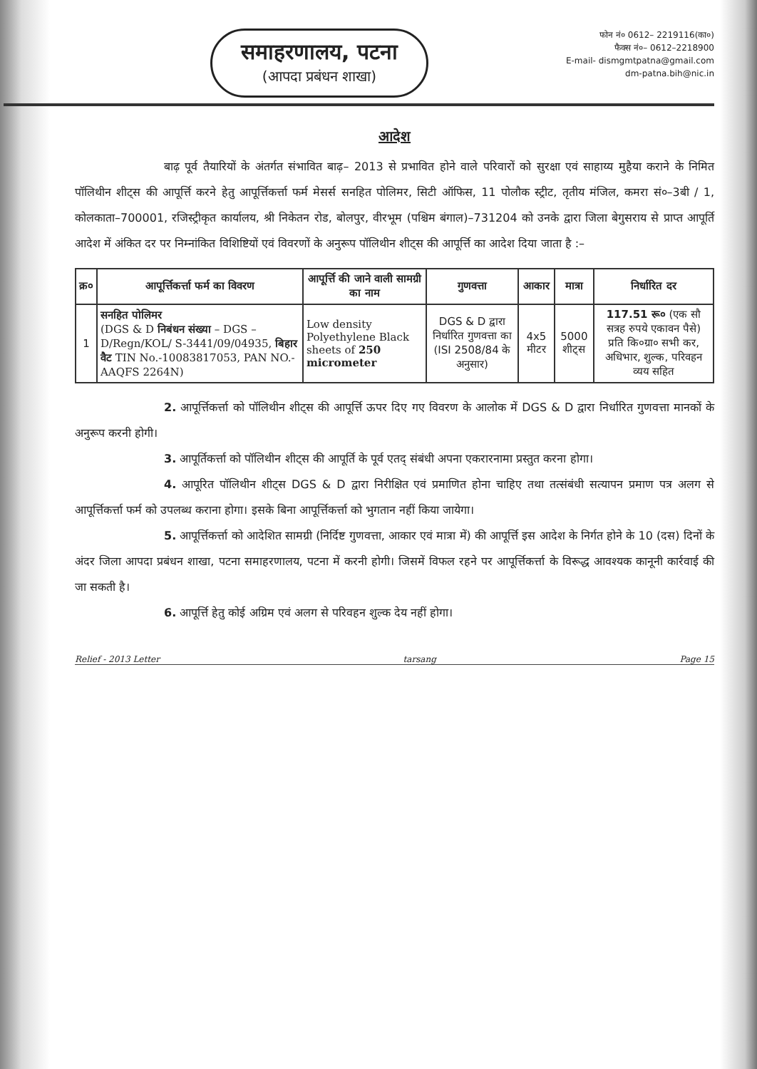समाहरणालय, पटना
(आपदा प्रबंधन शाखा)
फोन नं० 0612– 2219116(का०)
फैक्स नं०– 0612–2218900
E-mail- dismgmtpatna@gmail.com
dm-patna.bih@nic.in
आदेश
बाढ़ पूर्व तैयारियों के अंतर्गत संभावित बाढ़– 2013 से प्रभावित होने वाले परिवारों को सुरक्षा एवं साहाय्य मुहैया कराने के निमित पॉलिथीन शीट्स की आपूर्त्ति करने हेतु आपूर्त्तिकर्त्ता फर्म मेसर्स सनहित पोलिमर, सिटी ऑफिस, 11 पोलौक स्ट्रीट, तृतीय मंजिल, कमरा सं०–3बी / 1, कोलकाता–700001, रजिस्ट्रीकृत कार्यालय, श्री निकेतन रोड, बोलपुर, वीरभूम (पश्चिम बंगाल)–731204 को उनके द्वारा जिला बेगुसराय से प्राप्त आपूर्ति आदेश में अंकित दर पर निम्नांकित विशिष्टियों एवं विवरणों के अनुरूप पॉलिथीन शीट्स की आपूर्त्ति का आदेश दिया जाता है :–
| क्र० | आपूर्त्तिकर्त्ता फर्म का विवरण | आपूर्त्ति की जाने वाली सामग्री का नाम | गुणवत्ता | आकार | मात्रा | निर्धारित दर |
| --- | --- | --- | --- | --- | --- | --- |
| 1 | सनहित पोलिमर (DGS & D निबंधन संख्या – DGS – D/Regn/KOL/ S-3441/09/04935, बिहार वैट TIN No.-10083817053, PAN NO.-AAQFS 2264N) | Low density Polyethylene Black sheets of 250 micrometer | DGS & D द्वारा निर्धारित गुणवत्ता का (ISI 2508/84 के अनुसार) | 4x5 मीटर | 5000 शीट्स | 117.51 रू० (एक सौ सत्रह रुपये एकावन पैसे) प्रति कि०ग्रा० सभी कर, अधिभार, शुल्क, परिवहन व्यय सहित |
2. आपूर्त्तिकर्त्ता को पॉलिथीन शीट्स की आपूर्त्ति ऊपर दिए गए विवरण के आलोक में DGS & D द्वारा निर्धारित गुणवत्ता मानकों के अनुरूप करनी होगी।
3. आपूर्तिकर्त्ता को पॉलिथीन शीट्स की आपूर्ति के पूर्व एतद् संबंधी अपना एकरारनामा प्रस्तुत करना होगा।
4. आपूरित पॉलिथीन शीट्स DGS & D द्वारा निरीक्षित एवं प्रमाणित होना चाहिए तथा तत्संबंधी सत्यापन प्रमाण पत्र अलग से आपूर्त्तिकर्त्ता फर्म को उपलब्ध कराना होगा। इसके बिना आपूर्त्तिकर्त्ता को भुगतान नहीं किया जायेगा।
5. आपूर्त्तिकर्त्ता को आदेशित सामग्री (निर्दिष्ट गुणवत्ता, आकार एवं मात्रा में) की आपूर्त्ति इस आदेश के निर्गत होने के 10 (दस) दिनों के अंदर जिला आपदा प्रबंधन शाखा, पटना समाहरणालय, पटना में करनी होगी। जिसमें विफल रहने पर आपूर्त्तिकर्त्ता के विरूद्ध आवश्यक कानूनी कार्रवाई की जा सकती है।
6. आपूर्त्ति हेतु कोई अग्रिम एवं अलग से परिवहन शुल्क देय नहीं होगा।
Relief - 2013 Letter tarsang Page 15